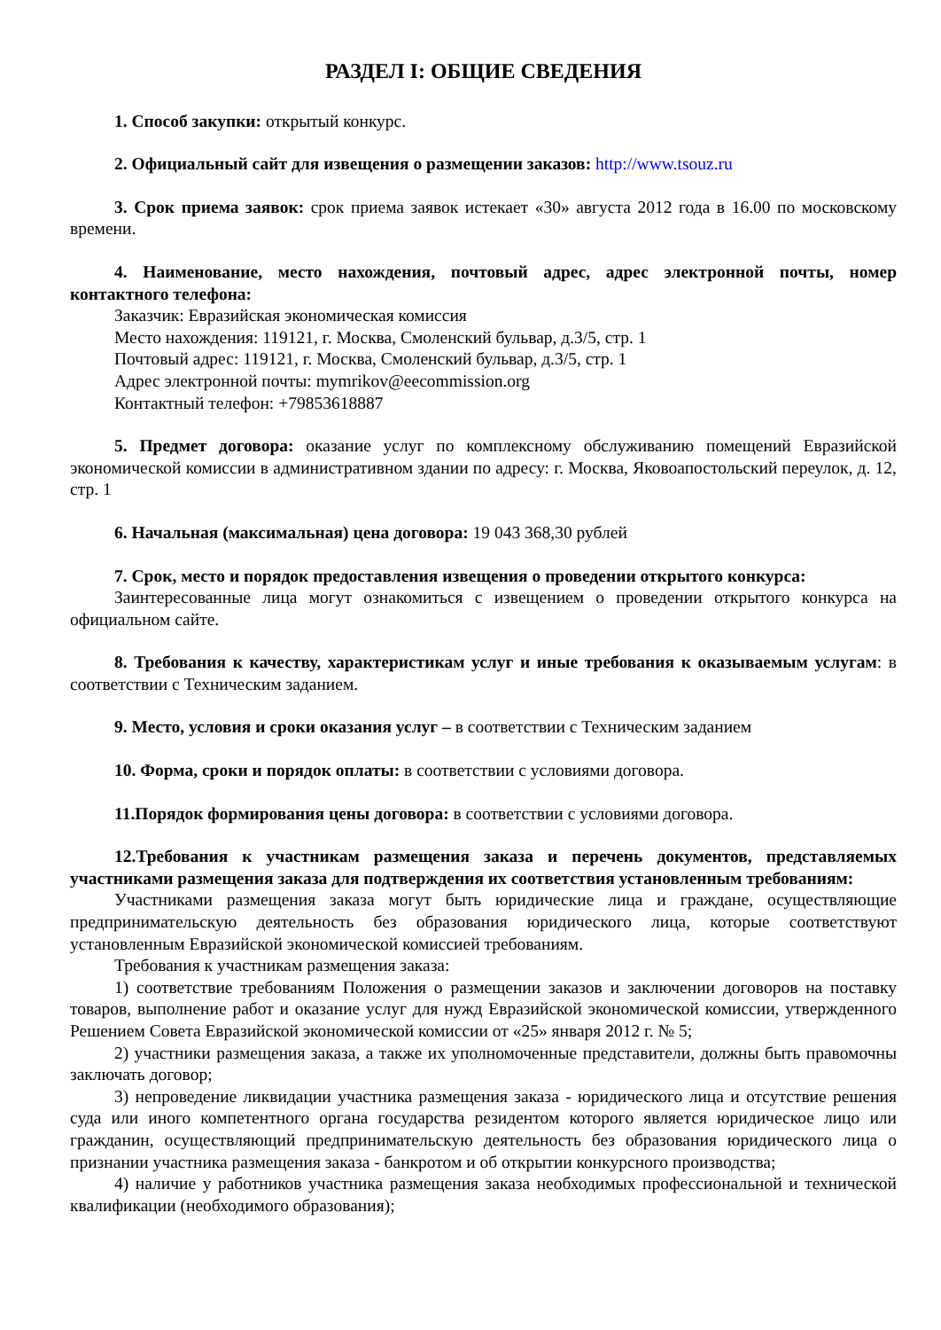РАЗДЕЛ I: ОБЩИЕ СВЕДЕНИЯ
1. Способ закупки: открытый конкурс.
2. Официальный сайт для извещения о размещении заказов: http://www.tsouz.ru
3. Срок приема заявок: срок приема заявок истекает «30» августа 2012 года в 16.00 по московскому времени.
4. Наименование, место нахождения, почтовый адрес, адрес электронной почты, номер контактного телефона:
Заказчик: Евразийская экономическая комиссия
Место нахождения: 119121, г. Москва, Смоленский бульвар, д.3/5, стр. 1
Почтовый адрес: 119121, г. Москва, Смоленский бульвар, д.3/5, стр. 1
Адрес электронной почты: mymrikov@eecommission.org
Контактный телефон: +79853618887
5. Предмет договора: оказание услуг по комплексному обслуживанию помещений Евразийской экономической комиссии в административном здании по адресу: г. Москва, Яковоапостольский переулок, д. 12, стр. 1
6. Начальная (максимальная) цена договора: 19 043 368,30 рублей
7. Срок, место и порядок предоставления извещения о проведении открытого конкурса:
Заинтересованные лица могут ознакомиться с извещением о проведении открытого конкурса на официальном сайте.
8. Требования к качеству, характеристикам услуг и иные требования к оказываемым услугам: в соответствии с Техническим заданием.
9. Место, условия и сроки оказания услуг – в соответствии с Техническим заданием
10. Форма, сроки и порядок оплаты: в соответствии с условиями договора.
11.Порядок формирования цены договора: в соответствии с условиями договора.
12.Требования к участникам размещения заказа и перечень документов, представляемых участниками размещения заказа для подтверждения их соответствия установленным требованиям:
Участниками размещения заказа могут быть юридические лица и граждане, осуществляющие предпринимательскую деятельность без образования юридического лица, которые соответствуют установленным Евразийской экономической комиссией требованиям.
Требования к участникам размещения заказа:
1) соответствие требованиям Положения о размещении заказов и заключении договоров на поставку товаров, выполнение работ и оказание услуг для нужд Евразийской экономической комиссии, утвержденного Решением Совета Евразийской экономической комиссии от «25» января 2012 г. № 5;
2) участники размещения заказа, а также их уполномоченные представители, должны быть правомочны заключать договор;
3) непроведение ликвидации участника размещения заказа - юридического лица и отсутствие решения суда или иного компетентного органа государства резидентом которого является юридическое лицо или гражданин, осуществляющий предпринимательскую деятельность без образования юридического лица о признании участника размещения заказа - банкротом и об открытии конкурсного производства;
4) наличие у работников участника размещения заказа необходимых профессиональной и технической квалификации (необходимого образования);